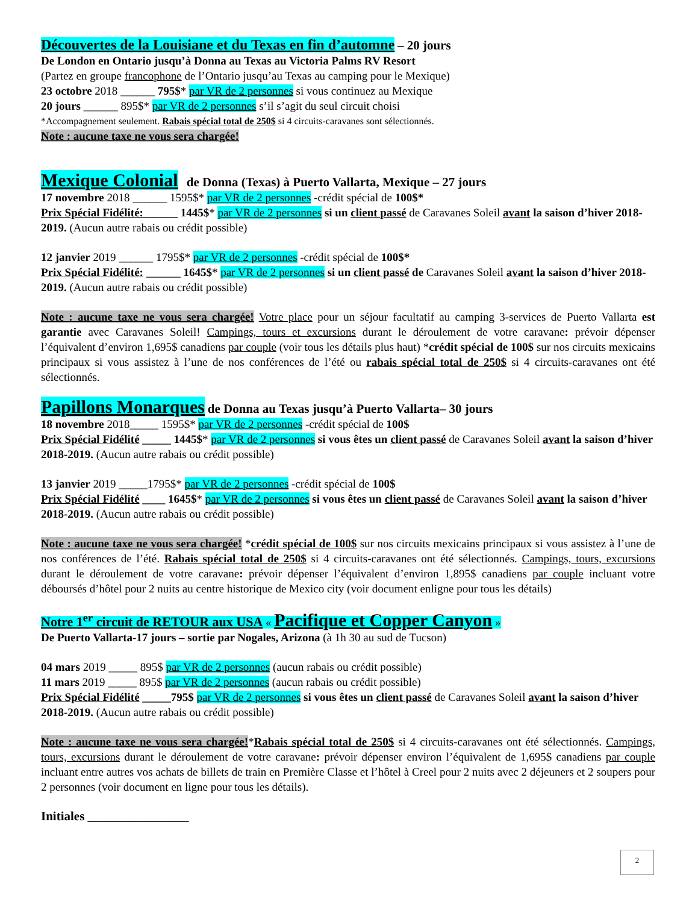Découvertes de la Louisiane et du Texas en fin d’automne – 20 jours
De London en Ontario jusqu’à Donna au Texas au Victoria Palms RV Resort
(Partez en groupe francophone de l’Ontario jusqu’au Texas au camping pour le Mexique)
23 octobre 2018 ______ 795$* par VR de 2 personnes si vous continuez au Mexique
20 jours ______ 895$* par VR de 2 personnes s’il s’agit du seul circuit choisi
*Accompagnement seulement. Rabais spécial total de 250$ si 4 circuits-caravanes sont sélectionnés.
Note : aucune taxe ne vous sera chargée!
Mexique Colonial de Donna (Texas) à Puerto Vallarta, Mexique – 27 jours
17 novembre 2018 ______ 1595$* par VR de 2 personnes -crédit spécial de 100$*
Prix Spécial Fidélité:______ 1445$* par VR de 2 personnes si un client passé de Caravanes Soleil avant la saison d’hiver 2018-2019. (Aucun autre rabais ou crédit possible)
12 janvier 2019 ______ 1795$* par VR de 2 personnes -crédit spécial de 100$*
Prix Spécial Fidélité: ______ 1645$* par VR de 2 personnes si un client passé de Caravanes Soleil avant la saison d’hiver 2018-2019. (Aucun autre rabais ou crédit possible)
Note : aucune taxe ne vous sera chargée! Votre place pour un séjour facultatif au camping 3-services de Puerto Vallarta est garantie avec Caravanes Soleil! Campings, tours et excursions durant le déroulement de votre caravane: prévoir dépenser l’équivalent d’environ 1,695$ canadiens par couple (voir tous les détails plus haut) *crédit spécial de 100$ sur nos circuits mexicains principaux si vous assistez à l’une de nos conférences de l’été ou rabais spécial total de 250$ si 4 circuits-caravanes ont été sélectionnés.
Papillons Monarques de Donna au Texas jusqu’à Puerto Vallarta– 30 jours
18 novembre 2018_____ 1595$* par VR de 2 personnes -crédit spécial de 100$
Prix Spécial Fidélité _____ 1445$* par VR de 2 personnes si vous êtes un client passé de Caravanes Soleil avant la saison d’hiver 2018-2019. (Aucun autre rabais ou crédit possible)
13 janvier 2019 _____1795$* par VR de 2 personnes -crédit spécial de 100$
Prix Spécial Fidélité ____ 1645$* par VR de 2 personnes si vous êtes un client passé de Caravanes Soleil avant la saison d’hiver 2018-2019. (Aucun autre rabais ou crédit possible)
Note : aucune taxe ne vous sera chargée! *crédit spécial de 100$ sur nos circuits mexicains principaux si vous assistez à l’une de nos conférences de l’été. Rabais spécial total de 250$ si 4 circuits-caravanes ont été sélectionnés. Campings, tours, excursions durant le déroulement de votre caravane: prévoir dépenser l’équivalent d’environ 1,895$ canadiens par couple incluant votre déboursés d’hôtel pour 2 nuits au centre historique de Mexico city (voir document enligne pour tous les détails)
Notre 1<sup>er</sup> circuit de RETOUR aux USA « Pacifique et Copper Canyon »
De Puerto Vallarta-17 jours – sortie par Nogales, Arizona (à 1h 30 au sud de Tucson)
04 mars 2019 _____ 895$ par VR de 2 personnes (aucun rabais ou crédit possible)
11 mars 2019 _____ 895$ par VR de 2 personnes (aucun rabais ou crédit possible)
Prix Spécial Fidélité _____795$ par VR de 2 personnes si vous êtes un client passé de Caravanes Soleil avant la saison d’hiver 2018-2019. (Aucun autre rabais ou crédit possible)
Note : aucune taxe ne vous sera chargée!*Rabais spécial total de 250$ si 4 circuits-caravanes ont été sélectionnés. Campings, tours, excursions durant le déroulement de votre caravane: prévoir dépenser environ l’équivalent de 1,695$ canadiens par couple incluant entre autres vos achats de billets de train en Première Classe et l’hôtel à Creel pour 2 nuits avec 2 déjeuners et 2 soupers pour 2 personnes (voir document en ligne pour tous les détails).
Initiales ________________
2